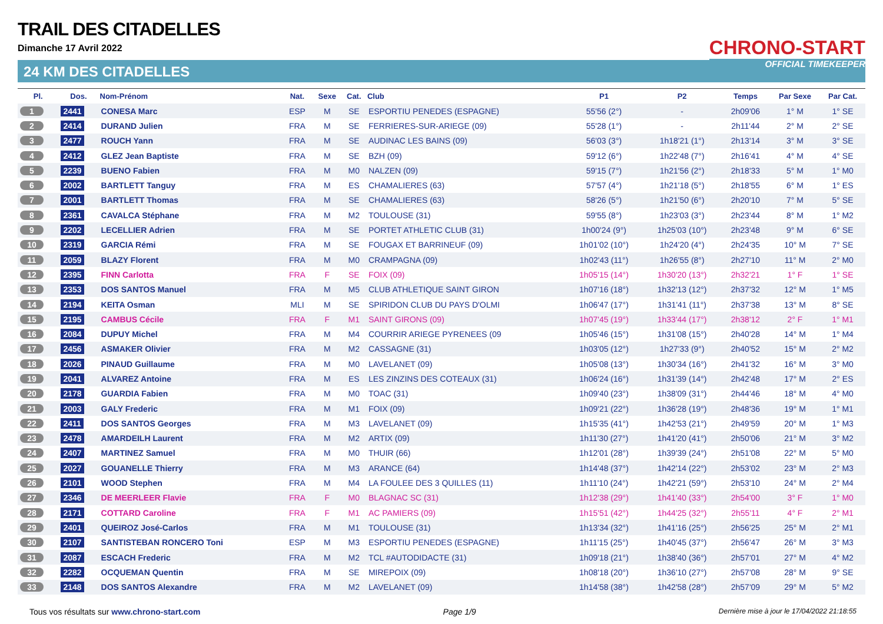TRAIL DES CITADELLES
Dimanche 17 Avril 2022
24 KM DES CITADELLES
CHRONO-START
OFFICIAL TIMEKEEPER
| Pl. | Dos. | Nom-Prénom | Nat. | Sexe | Cat. | Club | P1 | P2 | Temps | Par Sexe | Par Cat. |
| --- | --- | --- | --- | --- | --- | --- | --- | --- | --- | --- | --- |
| 1 | 2441 | CONESA Marc | ESP | M | SE | ESPORTIU PENEDES (ESPAGNE) | 55'56 (2°) | - | 2h09'06 | 1° M | 1° SE |
| 2 | 2414 | DURAND Julien | FRA | M | SE | FERRIERES-SUR-ARIEGE (09) | 55'28 (1°) | - | 2h11'44 | 2° M | 2° SE |
| 3 | 2477 | ROUCH Yann | FRA | M | SE | AUDINAC LES BAINS (09) | 56'03 (3°) | 1h18'21 (1°) | 2h13'14 | 3° M | 3° SE |
| 4 | 2412 | GLEZ Jean Baptiste | FRA | M | SE | BZH (09) | 59'12 (6°) | 1h22'48 (7°) | 2h16'41 | 4° M | 4° SE |
| 5 | 2239 | BUENO Fabien | FRA | M | M0 | NALZEN (09) | 59'15 (7°) | 1h21'56 (2°) | 2h18'33 | 5° M | 1° M0 |
| 6 | 2002 | BARTLETT Tanguy | FRA | M | ES | CHAMALIERES (63) | 57'57 (4°) | 1h21'18 (5°) | 2h18'55 | 6° M | 1° ES |
| 7 | 2001 | BARTLETT Thomas | FRA | M | SE | CHAMALIERES (63) | 58'26 (5°) | 1h21'50 (6°) | 2h20'10 | 7° M | 5° SE |
| 8 | 2361 | CAVALCA Stéphane | FRA | M | M2 | TOULOUSE (31) | 59'55 (8°) | 1h23'03 (3°) | 2h23'44 | 8° M | 1° M2 |
| 9 | 2202 | LECELLIER Adrien | FRA | M | SE | PORTET ATHLETIC CLUB (31) | 1h00'24 (9°) | 1h25'03 (10°) | 2h23'48 | 9° M | 6° SE |
| 10 | 2319 | GARCIA Rémi | FRA | M | SE | FOUGAX ET BARRINEUF (09) | 1h01'02 (10°) | 1h24'20 (4°) | 2h24'35 | 10° M | 7° SE |
| 11 | 2059 | BLAZY Florent | FRA | M | M0 | CRAMPAGNA (09) | 1h02'43 (11°) | 1h26'55 (8°) | 2h27'10 | 11° M | 2° M0 |
| 12 | 2395 | FINN Carlotta | FRA | F | SE | FOIX (09) | 1h05'15 (14°) | 1h30'20 (13°) | 2h32'21 | 1° F | 1° SE |
| 13 | 2353 | DOS SANTOS Manuel | FRA | M | M5 | CLUB ATHLETIQUE SAINT GIRON | 1h07'16 (18°) | 1h32'13 (12°) | 2h37'32 | 12° M | 1° M5 |
| 14 | 2194 | KEITA Osman | MLI | M | SE | SPIRIDON CLUB DU PAYS D'OLMI | 1h06'47 (17°) | 1h31'41 (11°) | 2h37'38 | 13° M | 8° SE |
| 15 | 2195 | CAMBUS Cécile | FRA | F | M1 | SAINT GIRONS (09) | 1h07'45 (19°) | 1h33'44 (17°) | 2h38'12 | 2° F | 1° M1 |
| 16 | 2084 | DUPUY Michel | FRA | M | M4 | COURRIR ARIEGE PYRENEES (09 | 1h05'46 (15°) | 1h31'08 (15°) | 2h40'28 | 14° M | 1° M4 |
| 17 | 2456 | ASMAKER Olivier | FRA | M | M2 | CASSAGNE (31) | 1h03'05 (12°) | 1h27'33 (9°) | 2h40'52 | 15° M | 2° M2 |
| 18 | 2026 | PINAUD Guillaume | FRA | M | M0 | LAVELANET (09) | 1h05'08 (13°) | 1h30'34 (16°) | 2h41'32 | 16° M | 3° M0 |
| 19 | 2041 | ALVAREZ Antoine | FRA | M | ES | LES ZINZINS DES COTEAUX (31) | 1h06'24 (16°) | 1h31'39 (14°) | 2h42'48 | 17° M | 2° ES |
| 20 | 2178 | GUARDIA Fabien | FRA | M | M0 | TOAC (31) | 1h09'40 (23°) | 1h38'09 (31°) | 2h44'46 | 18° M | 4° M0 |
| 21 | 2003 | GALY Frederic | FRA | M | M1 | FOIX (09) | 1h09'21 (22°) | 1h36'28 (19°) | 2h48'36 | 19° M | 1° M1 |
| 22 | 2411 | DOS SANTOS Georges | FRA | M | M3 | LAVELANET (09) | 1h15'35 (41°) | 1h42'53 (21°) | 2h49'59 | 20° M | 1° M3 |
| 23 | 2478 | AMARDEILH Laurent | FRA | M | M2 | ARTIX (09) | 1h11'30 (27°) | 1h41'20 (41°) | 2h50'06 | 21° M | 3° M2 |
| 24 | 2407 | MARTINEZ Samuel | FRA | M | M0 | THUIR (66) | 1h12'01 (28°) | 1h39'39 (24°) | 2h51'08 | 22° M | 5° M0 |
| 25 | 2027 | GOUANELLE Thierry | FRA | M | M3 | ARANCE (64) | 1h14'48 (37°) | 1h42'14 (22°) | 2h53'02 | 23° M | 2° M3 |
| 26 | 2101 | WOOD Stephen | FRA | M | M4 | LA FOULEE DES 3 QUILLES (11) | 1h11'10 (24°) | 1h42'21 (59°) | 2h53'10 | 24° M | 2° M4 |
| 27 | 2346 | DE MEERLEER Flavie | FRA | F | M0 | BLAGNAC SC (31) | 1h12'38 (29°) | 1h41'40 (33°) | 2h54'00 | 3° F | 1° M0 |
| 28 | 2171 | COTTARD Caroline | FRA | F | M1 | AC PAMIERS (09) | 1h15'51 (42°) | 1h44'25 (32°) | 2h55'11 | 4° F | 2° M1 |
| 29 | 2401 | QUEIROZ José-Carlos | FRA | M | M1 | TOULOUSE (31) | 1h13'34 (32°) | 1h41'16 (25°) | 2h56'25 | 25° M | 2° M1 |
| 30 | 2107 | SANTISTEBAN RONCERO Toni | ESP | M | M3 | ESPORTIU PENEDES (ESPAGNE) | 1h11'15 (25°) | 1h40'45 (37°) | 2h56'47 | 26° M | 3° M3 |
| 31 | 2087 | ESCACH Frederic | FRA | M | M2 | TCL #AUTODIDACTE (31) | 1h09'18 (21°) | 1h38'40 (36°) | 2h57'01 | 27° M | 4° M2 |
| 32 | 2282 | OCQUEMAN Quentin | FRA | M | SE | MIREPOIX (09) | 1h08'18 (20°) | 1h36'10 (27°) | 2h57'08 | 28° M | 9° SE |
| 33 | 2148 | DOS SANTOS Alexandre | FRA | M | M2 | LAVELANET (09) | 1h14'58 (38°) | 1h42'58 (28°) | 2h57'09 | 29° M | 5° M2 |
Tous vos résultats sur www.chrono-start.com Page 1/9 Dernière mise à jour le 17/04/2022 21:18:55